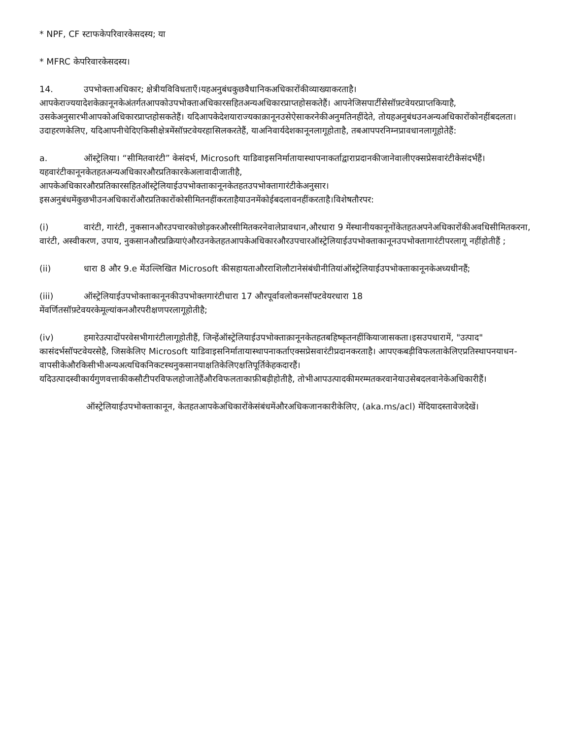* NPF, CF स्टाफकेपरिवारकेसदस्य; या
* MFRC केपरिवारकेसदस्य।
14. उपभोक्ताअधिकार; क्षेत्रीयविविधताएँ।यहअनुबंधकुछवैधानिकअधिकारोंकीव्याख्याकरताहै। आपकेराज्ययादेशकेक़ानूनकेअंतर्गतआपकोउपभोक्ताअधिकारसहितअन्यअधिकारप्राप्तहोसकतेहैं। आपनेजिसपार्टीसेसॉफ़्टवेयरप्राप्तकियाहै, उसकेअनुसारभीआपकोअधिकारप्राप्तहोसकतेहैं। यदिआपकेदेशयाराज्यकाक़ानूनउसेऐसाकरनेकीअनुमतिनहींदेते, तोयहअनुबंधउनअन्यअधिकारोंकोनहींबदलता। उदाहरणकेलिए, यदिआपनीचेदिएकिसीक्षेत्रमेंसॉफ़्टवेयरहासिलकरतेहैं, याअनिवार्यदेशकानूनलागूहोताहै, तबआपपरनिम्नप्रावधानलागूहोतेहैं:
a. ऑस्ट्रेलिया। “सीमितवारंटी” केसंदर्भ, Microsoft याडिवाइसनिर्मातायास्थापनाकर्ताद्वाराप्रदानकीजानेवालीएक्सप्रेसवारंटीकेसंदर्भहैं। यहवारंटीकानूनकेतहतअन्यअधिकारऔरप्रतिकारकेअलावादीजातीहै, आपकेअधिकारऔरप्रतिकारसहितऑस्ट्रेलियाईउपभोक्ताकानूनकेतहतउपभोक्तागारंटीकेअनुसार। इसअनुबंधमेंकुछभीउनअधिकारोंऔरप्रतिकारोंकोसीमितनहींकरताहैयाउनमेंकोईबदलावनहींकरताहै।विशेषतौरपर:
(i) वारंटी, गारंटी, नुकसानऔरउपचारकोछोड़करऔरसीमितकरनेवालेप्रावधान,औरधारा 9 मेंस्थानीयकानूनोंकेतहतअपनेअधिकारोंकीअवधिसीमितकरना, वारंटी, अस्वीकरण, उपाय, नुकसानऔरप्रक्रियाएंऔरउनकेतहतआपकेअधिकारऔरउपचारऑस्ट्रेलियाईउपभोक्ताकानूनउपभोक्तागारंटीपरलागू नहींहोतीहैं ;
(ii) धारा 8 और 9.e मेंउल्लिखित Microsoft कीसहायताऔरराशिलौटानेसंबंधीनीतियांऑस्ट्रेलियाईउपभोक्ताकानूनकेअध्यधीनहैं;
(iii) ऑस्ट्रेलियाईउपभोक्ताकानूनकीउपभोक्तगारंटीधारा 17 औरपूर्वावलोकनसॉफ्टवेयरधारा 18 मेंवर्णितसॉफ़्टेवयरकेमूल्यांकनऔरपरीक्षणपरलागूहोतीहै;
(iv) हमारेउत्पादोंपरवेसभीगारंटीलागूहोतीहैं, जिन्हेंऑस्ट्रेलियाईउपभोक्ताक़ानूनकेतहतबहिष्कृतनहींकियाजासकता।इसउपधारामें, "उत्पाद" कासंदर्भसॉफ्टवेयरसेहै, जिसकेलिए Microsoft याडिवाइसनिर्मातायास्थापनाकर्ताएक्सप्रेसवारंटीप्रदानकरताहै। आपएकबड़ीविफलताकेलिएप्रतिस्थापनयाधन-वापसीकेऔरकिसीभीअन्यअत्यधिकनिकटस्थनुकसानयाक्षतिकेलिएक्षतिपूर्तिकेहकदारहैं। यदिउत्पादस्वीकार्यगुणवत्ताकीकसौटीपरविफलहोजातेहैंऔरविफलताकाफ़ीबड़ीहोतीहै, तोभीआपउत्पादकीमरम्मतकरवानेयाउसेबदलवानेकेअधिकारीहैं।
ऑस्ट्रेलियाईउपभोक्ताकानून, केतहतआपकेअधिकारोंकेसंबंधमेंऔरअधिकजानकारीकेलिए, (aka.ms/acl) मेंदियादस्तावेजदेखें।